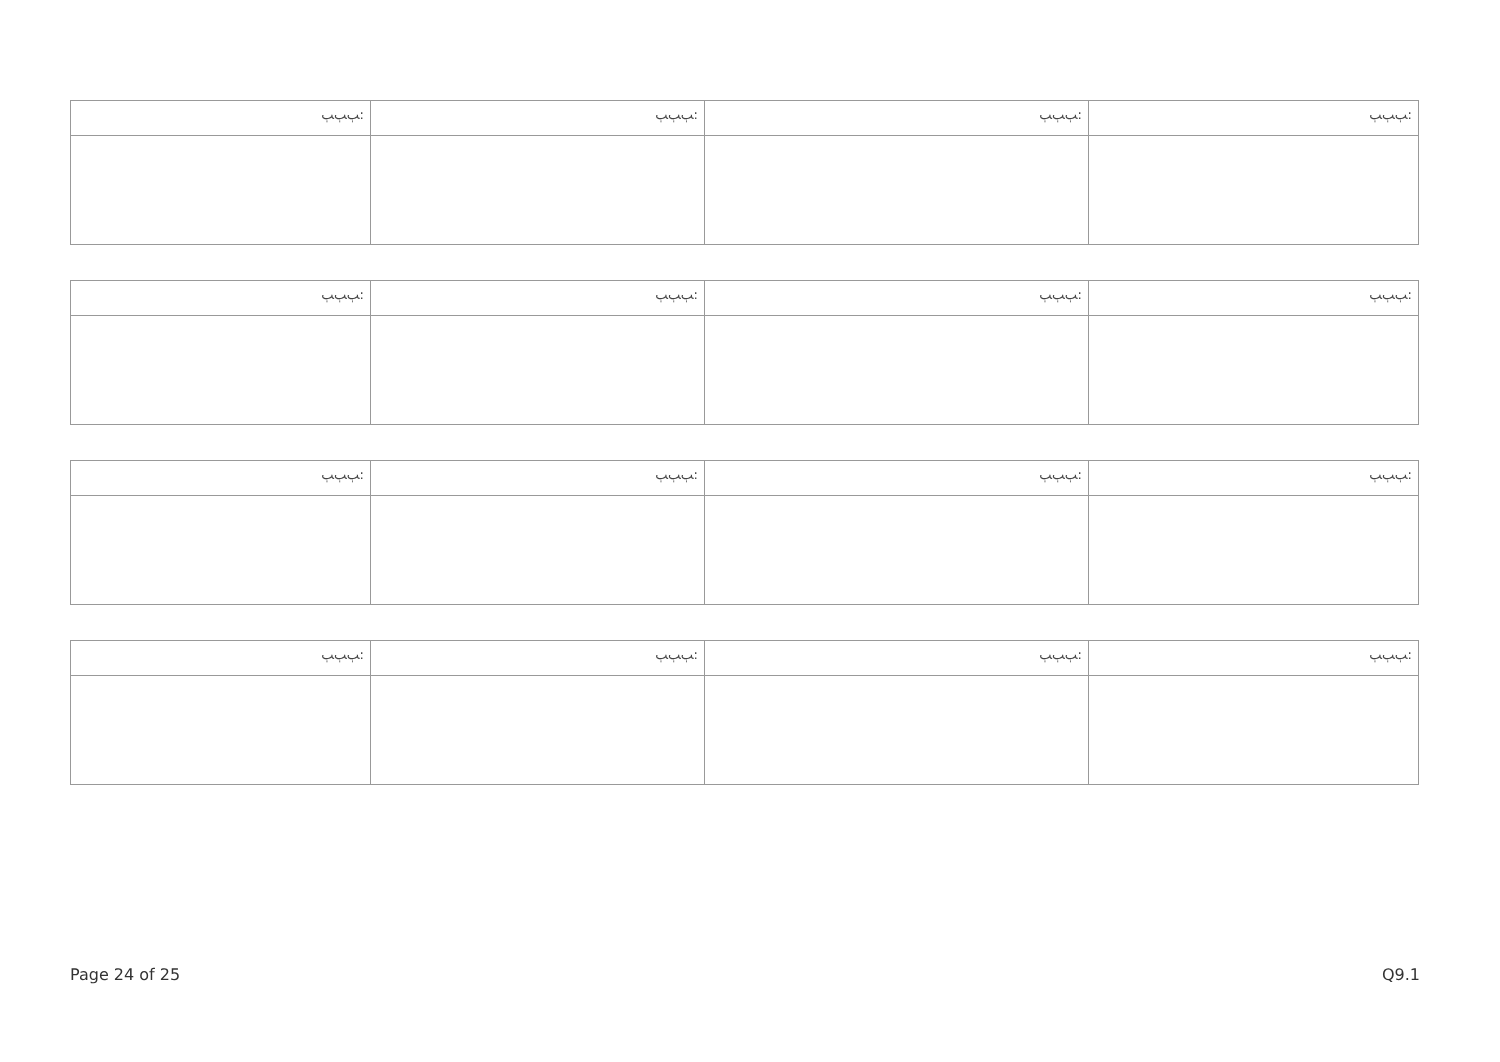| ﭓﭓﭓ: | ﭓﭓﭓ: | ﭓﭓﭓ: | ﭓﭓﭓ: |
| ﭓﭓﭓ: | ﭓﭓﭓ: | ﭓﭓﭓ: | ﭓﭓﭓ: |
| ﭓﭓﭓ: | ﭓﭓﭓ: | ﭓﭓﭓ: | ﭓﭓﭓ: |
| ﭓﭓﭓ: | ﭓﭓﭓ: | ﭓﭓﭓ: | ﭓﭓﭓ: |
Page 24 of 25 Q9.1